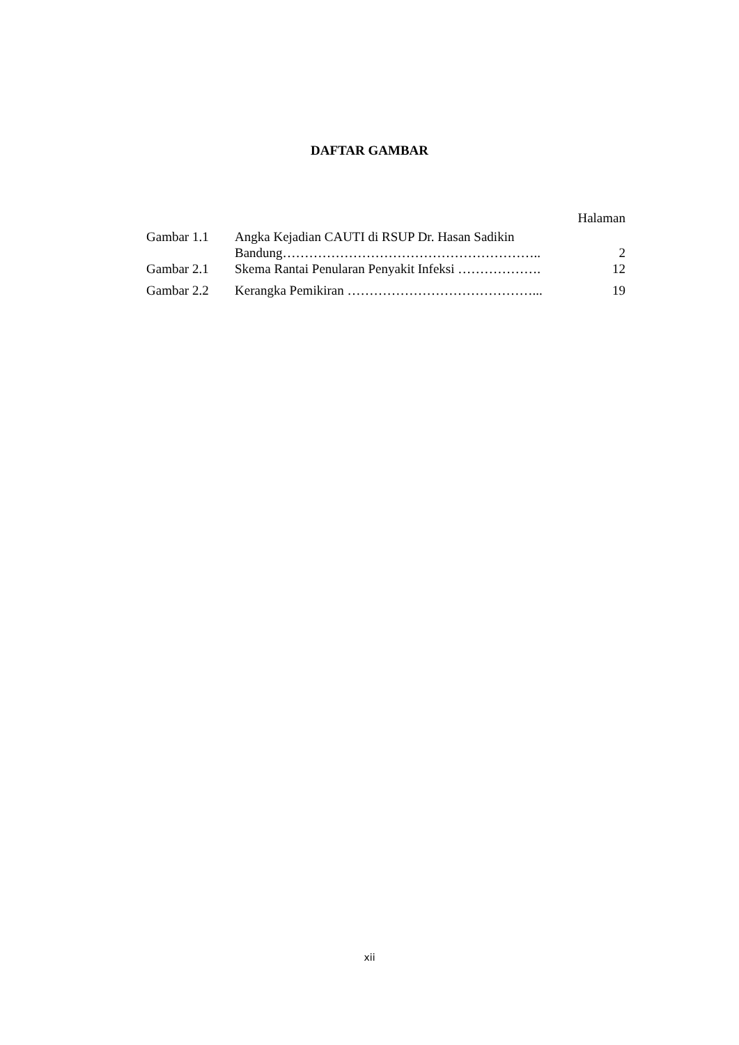DAFTAR GAMBAR
Halaman
| Gambar 1.1 | Angka Kejadian CAUTI di RSUP Dr. Hasan Sadikin Bandung………………………………………………….. | 2 |
| Gambar 2.1 | Skema Rantai Penularan Penyakit Infeksi ………………. | 12 |
| Gambar 2.2 | Kerangka Pemikiran ……………………………………... | 19 |
xii